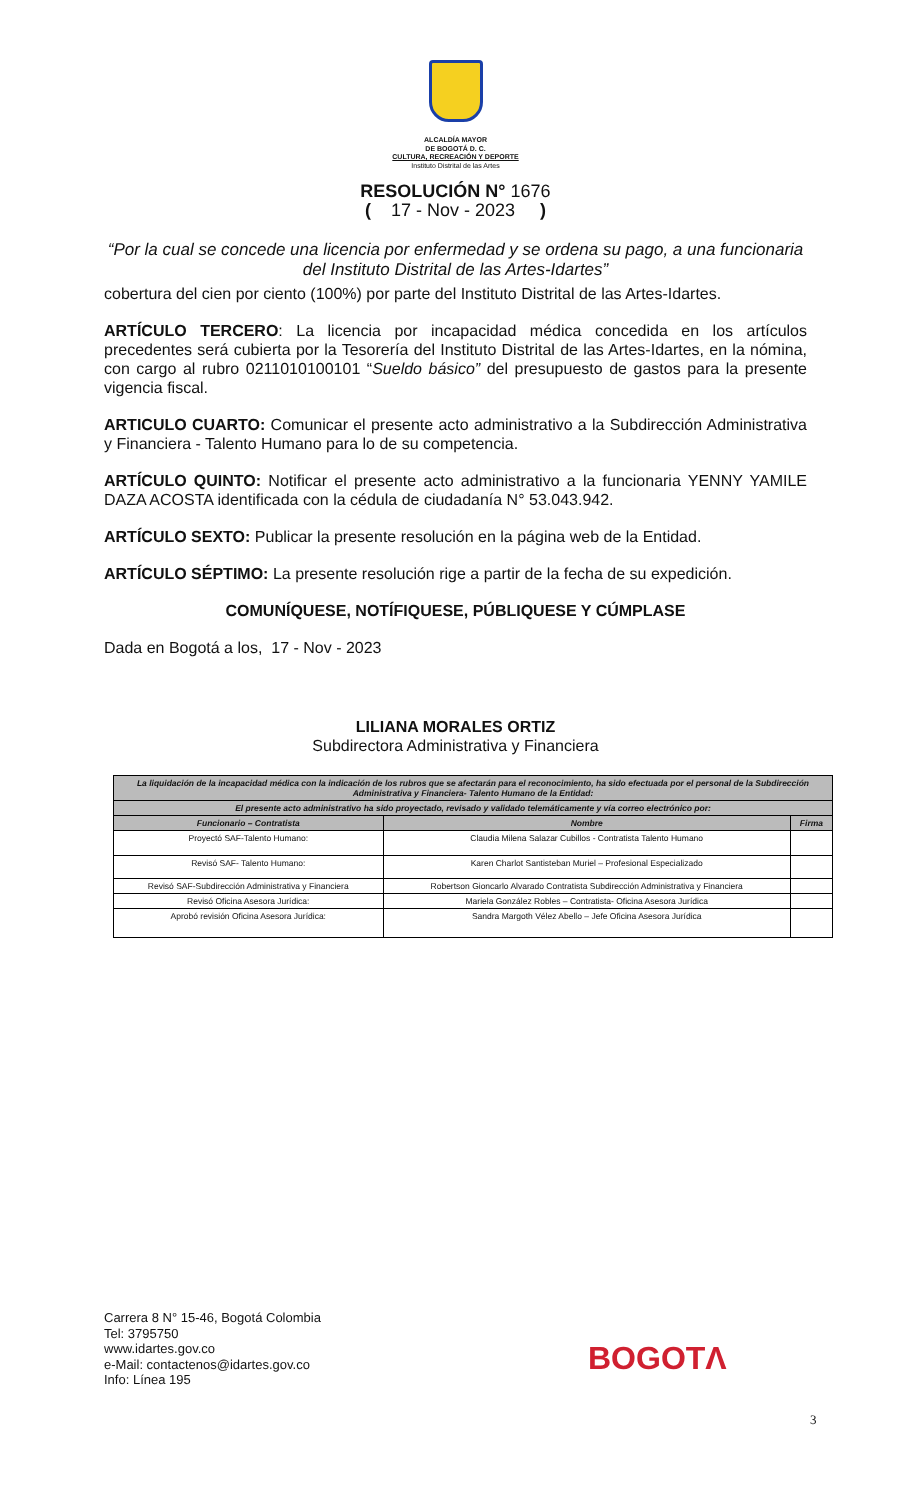ALCALDÍA MAYOR
DE BOGOTÁ D. C.
CULTURA, RECREACIÓN Y DEPORTE
Instituto Distrital de las Artes
RESOLUCIÓN N° 1676
( 17 - Nov - 2023 )
“Por la cual se concede una licencia por enfermedad y se ordena su pago, a una funcionaria del Instituto Distrital de las Artes-Idartes”
cobertura del cien por ciento (100%) por parte del Instituto Distrital de las Artes-Idartes.
ARTÍCULO TERCERO: La licencia por incapacidad médica concedida en los artículos precedentes será cubierta por la Tesorería del Instituto Distrital de las Artes-Idartes, en la nómina, con cargo al rubro 0211010100101 “Sueldo básico” del presupuesto de gastos para la presente vigencia fiscal.
ARTICULO CUARTO: Comunicar el presente acto administrativo a la Subdirección Administrativa y Financiera - Talento Humano para lo de su competencia.
ARTÍCULO QUINTO: Notificar el presente acto administrativo a la funcionaria YENNY YAMILE DAZA ACOSTA identificada con la cédula de ciudadanía N° 53.043.942.
ARTÍCULO SEXTO: Publicar la presente resolución en la página web de la Entidad.
ARTÍCULO SÉPTIMO: La presente resolución rige a partir de la fecha de su expedición.
COMUNÍQUESE, NOTÍFIQUESE, PÚBLIQUESE Y CÚMPLASE
Dada en Bogotá a los, 17 - Nov - 2023
LILIANA MORALES ORTIZ
Subdirectora Administrativa y Financiera
| La liquidación de la incapacidad médica con la indicación de los rubros que se afectarán para el reconocimiento, ha sido efectuada por el personal de la Subdirección Administrativa y Financiera- Talento Humano de la Entidad: | | |
| El presente acto administrativo ha sido proyectado, revisado y validado telemáticamente y vía correo electrónico por: | | |
| Funcionario – Contratista | Nombre | Firma |
| Proyectó SAF-Talento Humano: | Claudia Milena Salazar Cubillos - Contratista Talento Humano | |
| Revisó SAF- Talento Humano: | Karen Charlot Santisteban Muriel – Profesional Especializado | |
| Revisó SAF-Subdirección Administrativa y Financiera | Robertson Gioncarlo Alvarado Contratista Subdirección Administrativa y Financiera | |
| Revisó Oficina Asesora Jurídica: | Mariela González Robles – Contratista- Oficina Asesora Jurídica | |
| Aprobó revisión Oficina Asesora Jurídica: | Sandra Margoth Vélez Abello – Jefe Oficina Asesora Jurídica | |
Carrera 8 N° 15-46, Bogotá Colombia
Tel: 3795750
www.idartes.gov.co
e-Mail: contactenos@idartes.gov.co
Info: Línea 195
BOGOTΛ
3